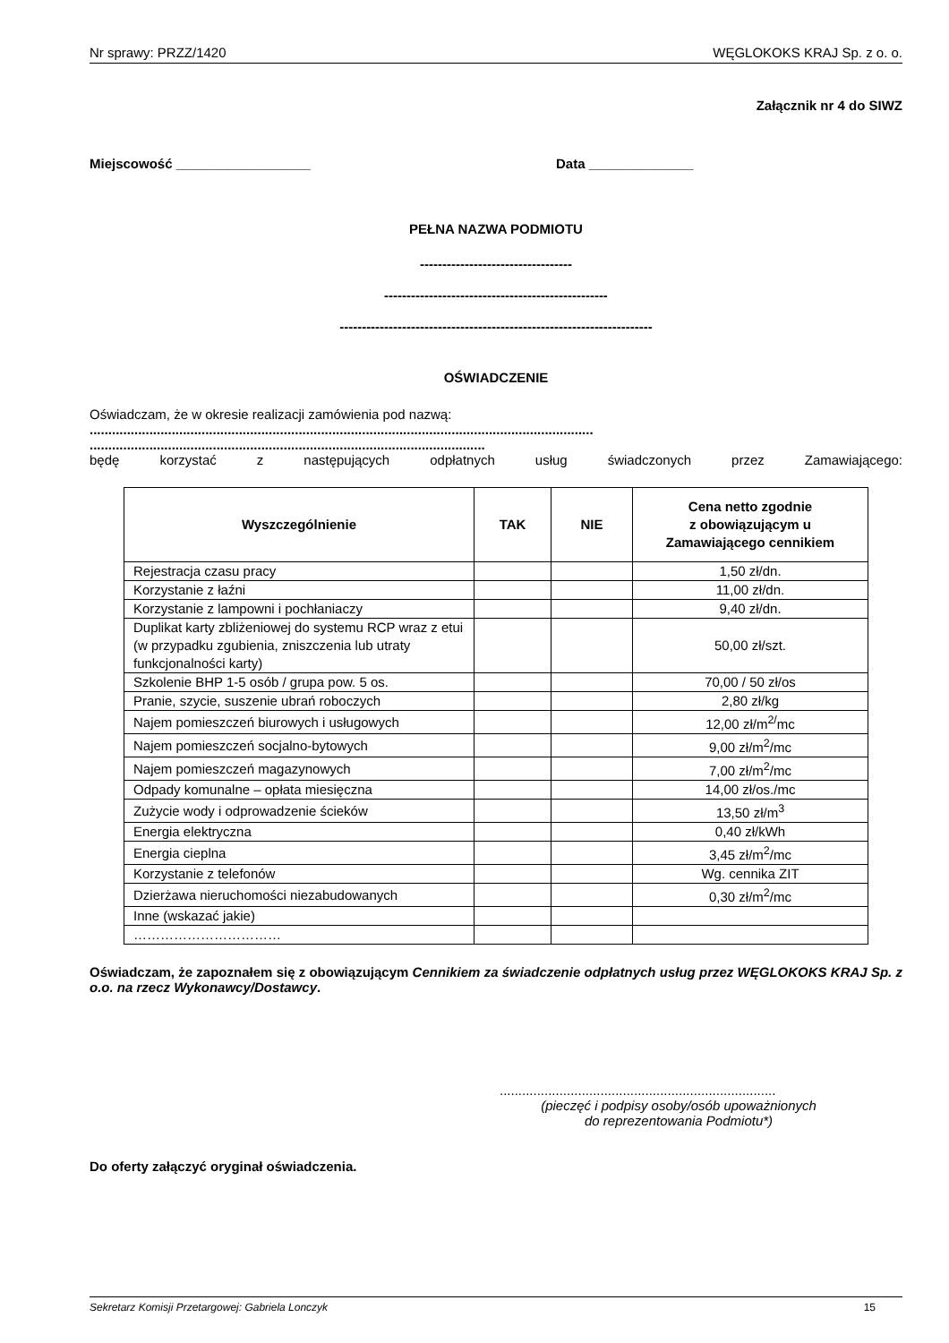Nr sprawy: PRZZ/1420 WĘGLOKOKS KRAJ Sp. z o. o.
Załącznik nr 4 do SIWZ
Miejscowość __________________ Data ______________
PEŁNA NAZWA PODMIOTU
----------------------------------
--------------------------------------------------
----------------------------------------------------------------------
OŚWIADCZENIE
Oświadczam, że w okresie realizacji zamówienia pod nazwą:
.......................................................................................................................................
..........................................................................................................
będę korzystać z następujących odpłatnych usług świadczonych przez Zamawiającego:
| Wyszczególnienie | TAK | NIE | Cena netto zgodnie z obowiązującym u Zamawiającego cennikiem |
| --- | --- | --- | --- |
| Rejestracja czasu pracy | | | 1,50 zł/dn. |
| Korzystanie z łaźni | | | 11,00 zł/dn. |
| Korzystanie z lampowni i pochłaniaczy | | | 9,40 zł/dn. |
| Duplikat karty zbliżeniowej do systemu RCP wraz z etui (w przypadku zgubienia, zniszczenia lub utraty funkcjonalności karty) | | | 50,00 zł/szt. |
| Szkolenie BHP 1-5 osób / grupa pow. 5 os. | | | 70,00 / 50 zł/os |
| Pranie, szycie, suszenie ubrań roboczych | | | 2,80 zł/kg |
| Najem pomieszczeń biurowych i usługowych | | | 12,00 zł/m<sup>2/</sup>mc |
| Najem pomieszczeń socjalno-bytowych | | | 9,00 zł/m<sup>2</sup>/mc |
| Najem pomieszczeń magazynowych | | | 7,00 zł/m<sup>2</sup>/mc |
| Odpady komunalne – opłata miesięczna | | | 14,00 zł/os./mc |
| Zużycie wody i odprowadzenie ścieków | | | 13,50 zł/m<sup>3</sup> |
| Energia elektryczna | | | 0,40 zł/kWh |
| Energia cieplna | | | 3,45 zł/m<sup>2</sup>/mc |
| Korzystanie z telefonów | | | Wg. cennika ZIT |
| Dzierżawa nieruchomości niezabudowanych | | | 0,30 zł/m<sup>2</sup>/mc |
| Inne (wskazać jakie) | | | |
| …………………………… | | | |
Oświadczam, że zapoznałem się z obowiązującym Cennikiem za świadczenie odpłatnych usług przez WĘGLOKOKS KRAJ Sp. z o.o. na rzecz Wykonawcy/Dostawcy.
..........................................................................
(pieczęć i podpisy osoby/osób upoważnionych
do reprezentowania Podmiotu*)
Do oferty załączyć oryginał oświadczenia.
Sekretarz Komisji Przetargowej: Gabriela Lonczyk 15